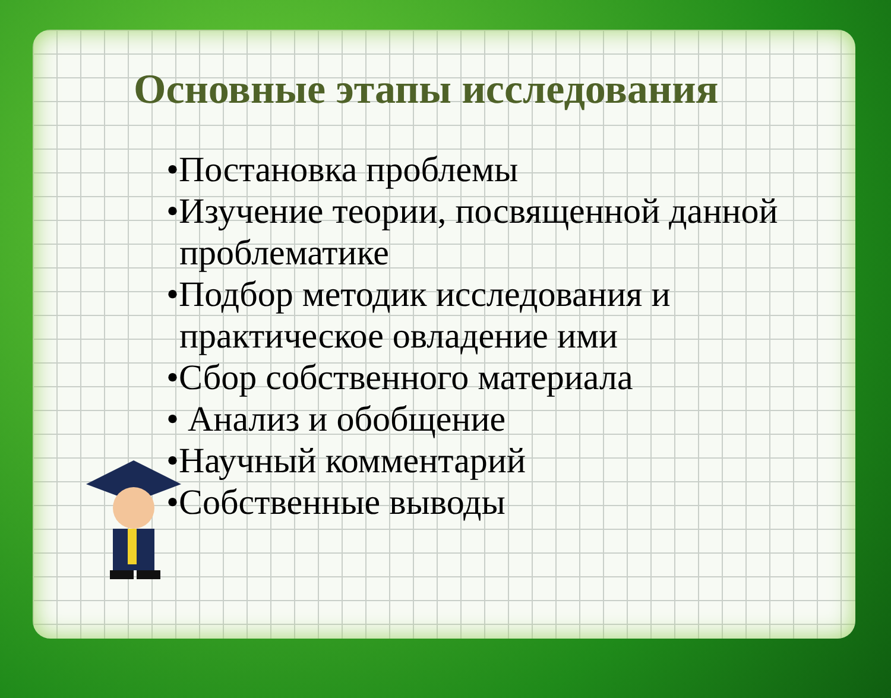Основные этапы исследования
•Постановка проблемы
•Изучение теории, посвященной данной проблематике
•Подбор методик исследования и практическое овладение ими
•Сбор собственного материала
• Анализ и обобщение
•Научный комментарий
•Собственные выводы